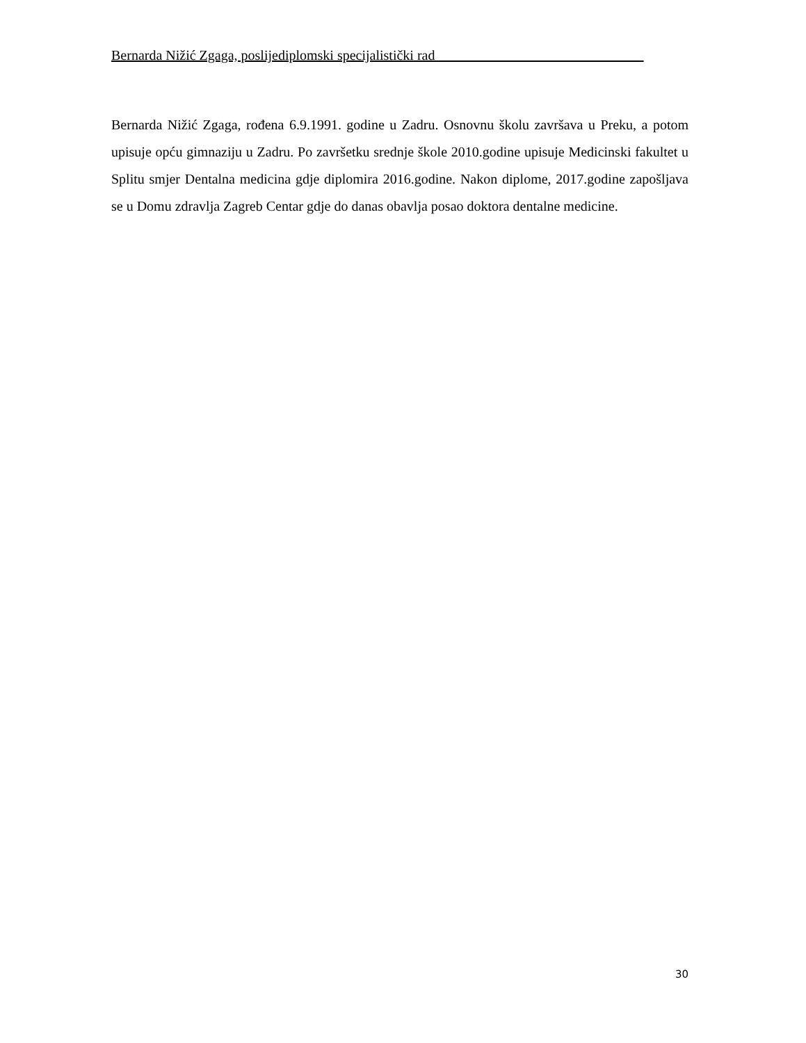Bernarda Nižić Zgaga, poslijediplomski specijalistički rad______________________________
Bernarda Nižić Zgaga, rođena 6.9.1991. godine u Zadru. Osnovnu školu završava u Preku, a potom upisuje opću gimnaziju u Zadru. Po završetku srednje škole 2010.godine upisuje Medicinski fakultet u Splitu smjer Dentalna medicina gdje diplomira 2016.godine. Nakon diplome, 2017.godine zapošljava se u Domu zdravlja Zagreb Centar gdje do danas obavlja posao doktora dentalne medicine.
30